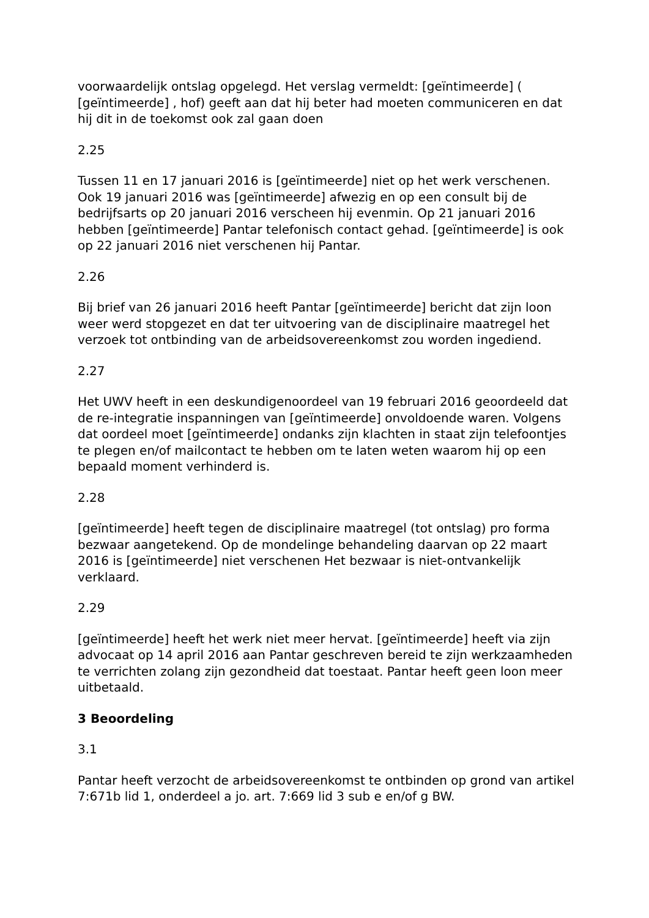voorwaardelijk ontslag opgelegd. Het verslag vermeldt: [geïntimeerde] ( [geïntimeerde] , hof) geeft aan dat hij beter had moeten communiceren en dat hij dit in de toekomst ook zal gaan doen
2.25
Tussen 11 en 17 januari 2016 is [geïntimeerde] niet op het werk verschenen. Ook 19 januari 2016 was [geïntimeerde] afwezig en op een consult bij de bedrijfsarts op 20 januari 2016 verscheen hij evenmin. Op 21 januari 2016 hebben [geïntimeerde] Pantar telefonisch contact gehad. [geïntimeerde] is ook op 22 januari 2016 niet verschenen hij Pantar.
2.26
Bij brief van 26 januari 2016 heeft Pantar [geïntimeerde] bericht dat zijn loon weer werd stopgezet en dat ter uitvoering van de disciplinaire maatregel het verzoek tot ontbinding van de arbeidsovereenkomst zou worden ingediend.
2.27
Het UWV heeft in een deskundigenoordeel van 19 februari 2016 geoordeeld dat de re-integratie inspanningen van [geïntimeerde] onvoldoende waren. Volgens dat oordeel moet [geïntimeerde] ondanks zijn klachten in staat zijn telefoontjes te plegen en/of mailcontact te hebben om te laten weten waarom hij op een bepaald moment verhinderd is.
2.28
[geïntimeerde] heeft tegen de disciplinaire maatregel (tot ontslag) pro forma bezwaar aangetekend. Op de mondelinge behandeling daarvan op 22 maart 2016 is [geïntimeerde] niet verschenen Het bezwaar is niet-ontvankelijk verklaard.
2.29
[geïntimeerde] heeft het werk niet meer hervat. [geïntimeerde] heeft via zijn advocaat op 14 april 2016 aan Pantar geschreven bereid te zijn werkzaamheden te verrichten zolang zijn gezondheid dat toestaat. Pantar heeft geen loon meer uitbetaald.
3 Beoordeling
3.1
Pantar heeft verzocht de arbeidsovereenkomst te ontbinden op grond van artikel 7:671b lid 1, onderdeel a jo. art. 7:669 lid 3 sub e en/of g BW.